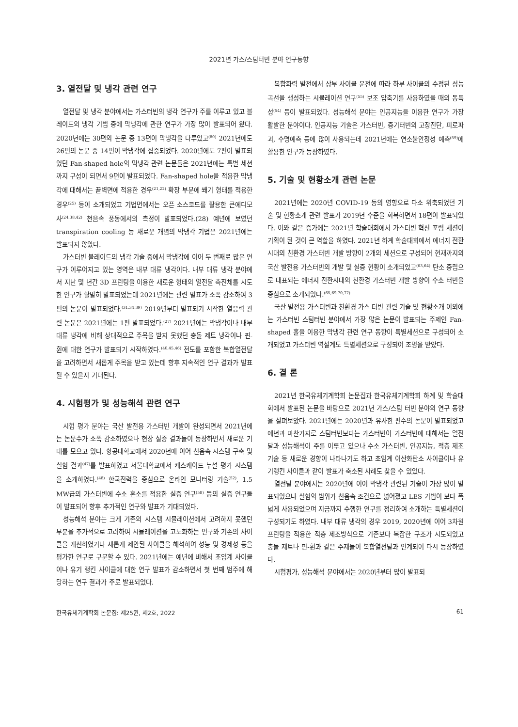2021년 가스/스팀터빈 분야 연구동향
3. 열전달 및 냉각 관련 연구
열전달 및 냉각 분야에서는 가스터빈의 냉각 연구가 주를 이루고 있고 블레이드의 냉각 기법 중에 막냉각에 관한 연구가 가장 많이 발표되어 왔다. 2020년에는 30편의 논문 중 13편이 막냉각을 다루었고<sup>(80)</sup> 2021년에도 26편의 논문 중 14편이 막냉각에 집중되었다. 2020년에도 7편이 발표되었던 Fan-shaped hole의 막냉각 관련 논문들은 2021년에는 특별 세션까지 구성이 되면서 9편이 발표되었다. Fan-shaped hole을 적용한 막냉각에 대해서는 끝벽면에 적용한 경우<sup>(21,22)</sup> 확장 부분에 쐐기 형태를 적용한 경우<sup>(25)</sup> 등이 소개되었고 기법면에서는 오픈 소스코드를 활용한 큰에디모사<sup>(24,38,42)</sup> 천음속 풍동에서의 측정이 발표되었다.(28) 예년에 보였던 transpiration cooling 등 새로운 개념의 막냉각 기법은 2021년에는 발표되지 않았다.
가스터빈 블레이드의 냉각 기술 중에서 막냉각에 이어 두 번째로 많은 연구가 이루어지고 있는 영역은 내부 대류 냉각이다. 내부 대류 냉각 분야에서 지난 몇 년간 3D 프린팅을 이용한 새로운 형태의 열전달 촉진체를 시도한 연구가 활발히 발표되었는데 2021년에는 관련 발표가 소폭 감소하여 3편의 논문이 발표되었다.<sup>(31,34,39)</sup> 2019년부터 발표되기 시작한 열응력 관련 논문은 2021년에는 1편 발표되었다.<sup>(27)</sup> 2021년에는 막냉각이나 내부 대류 냉각에 비해 상대적으로 주목을 받지 못했던 충돌 제트 냉각이나 핀-휜에 대한 연구가 발표되기 시작하였다.<sup>(40,45,46)</sup> 전도를 포함한 복합열전달을 고려하면서 새롭게 주목을 받고 있는데 향후 지속적인 연구 결과가 발표될 수 있을지 기대된다.
4. 시험평가 및 성능해석 관련 연구
시험 평가 분야는 국산 발전용 가스터빈 개발이 완성되면서 2021년에는 논문수가 소폭 감소하였으나 현장 실증 결과들이 등장하면서 새로운 기대를 모으고 있다. 항공대학교에서 2020년에 이어 천음속 시스템 구축 및 실험 결과<sup>(47)</sup>를 발표하였고 서울대학교에서 케스케이드 누설 평가 시스템을 소개하였다.<sup>(48)</sup> 한국전력을 중심으로 온라인 모니터링 기술<sup>(52)</sup>, 1.5 MW급의 가스터빈에 수소 혼소를 적용한 실증 연구<sup>(58)</sup> 등의 실증 연구들이 발표되어 향후 추가적인 연구와 발표가 기대되었다.
성능해석 분야는 크게 기존의 시스템 시뮬레이션에서 고려하지 못했던 부분을 추가적으로 고려하여 시뮬레이션을 고도화하는 연구와 기존의 사이클을 개선하였거나 새롭게 제안된 사이클을 해석하여 성능 및 경제성 등을 평가한 연구로 구분할 수 있다. 2021년에는 예년에 비해서 초임계 사이클이나 유기 랭킨 사이클에 대한 연구 발표가 감소하면서 첫 번째 범주에 해당하는 연구 결과가 주로 발표되었다.
복합화력 발전에서 상부 사이클 운전에 따라 하부 사이클의 수정된 성능 곡선을 생성하는 시뮬레이션 연구<sup>(55)</sup> 보조 압축기를 사용하였을 때의 동특성<sup>(54)</sup> 등이 발표되었다. 성능해석 분야는 인공지능을 이용한 연구가 가장 활발한 분야이다. 인공지능 기술은 가스터빈, 증기터빈의 고장진단, 피로파괴, 수명예측 등에 많이 사용되는데 2021년에는 연소불안정성 예측<sup>(59)</sup>에 활용한 연구가 등장하였다.
5. 기술 및 현황소개 관련 논문
2021년에는 2020년 COVID-19 등의 영향으로 다소 위축되었던 기술 및 현황소개 관련 발표가 2019년 수준을 회복하면서 18편이 발표되었다. 이와 같은 증가에는 2021년 학술대회에서 가스터빈 혁신 포럼 세션이 기획이 된 것이 큰 역할을 하였다. 2021년 하계 학술대회에서 에너지 전환시대의 친환경 가스터빈 개발 방향이 2개의 세션으로 구성되어 현재까지의 국산 발전용 가스터빈의 개발 및 실증 현황이 소개되었고<sup>(63,64)</sup> 탄소 중립으로 대표되는 에너지 전환시대의 친환경 가스터빈 개발 방향이 수소 터빈을 중심으로 소개되었다.<sup>(65,69,70,77)</sup>
국산 발전용 가스터빈과 친환경 가스 터빈 관련 기술 및 현황소개 이외에는 가스터빈 스팀터빈 분야에서 가장 많은 논문이 발표되는 주제인 Fan-shaped 홀을 이용한 막냉각 관련 연구 동향이 특별세션으로 구성되어 소개되었고 가스터빈 역설계도 특별세션으로 구성되어 조명을 받았다.
6. 결 론
2021년 한국유체기계학회 논문집과 한국유체기계학회 하계 및 학술대회에서 발표된 논문을 바탕으로 2021년 가스/스팀 터빈 분야의 연구 동향을 살펴보았다. 2021년에는 2020년과 유사한 편수의 논문이 발표되었고 예년과 마찬가지로 스팀터빈보다는 가스터빈이 가스터빈에 대해서는 열전달과 성능해석이 주를 이루고 있으나 수소 가스터빈, 인공지능, 적층 제조 기술 등 새로운 경향이 나타나기도 하고 초임계 이산화탄소 사이클이나 유기랭킨 사이클과 같이 발표가 축소된 사례도 찾을 수 있었다.
열전달 분야에서는 2020년에 이어 막냉각 관련된 기술이 가장 많이 발표되었으나 실험의 범위가 천음속 조건으로 넓어졌고 LES 기법이 보다 폭넓게 사용되었으며 지금까지 수행한 연구를 정리하여 소개하는 특별세션이 구성되기도 하였다. 내부 대류 냉각의 경우 2019, 2020년에 이어 3차원 프린팅을 적용한 적층 제조방식으로 기존보다 복잡한 구조가 시도되었고 충돌 제트나 핀-휜과 같은 주제들이 복합열전달과 연계되어 다시 등장하였다.
시험평가, 성능해석 분야에서는 2020년부터 많이 발표되
한국유체기계학회 논문집: 제25권, 제2호, 2022 61